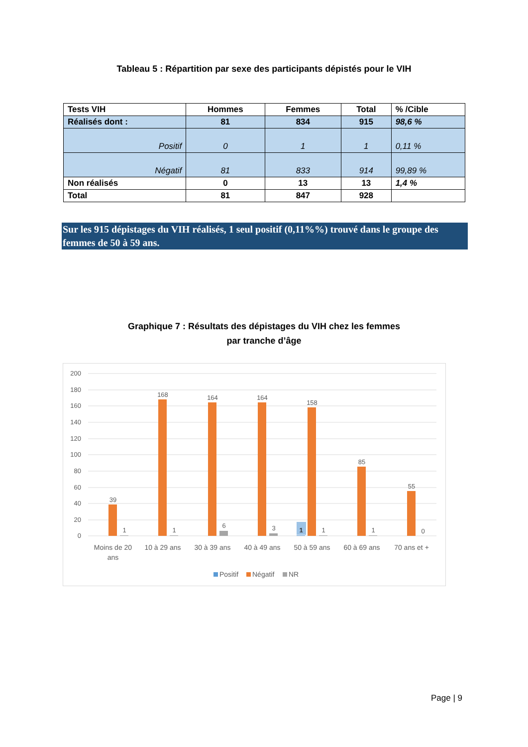Tableau 5 : Répartition par sexe des participants dépistés pour le VIH
| Tests VIH | Hommes | Femmes | Total | % /Cible |
| --- | --- | --- | --- | --- |
| Réalisés dont : | 81 | 834 | 915 | 98,6 % |
| Positif | 0 | 1 | 1 | 0,11 % |
| Négatif | 81 | 833 | 914 | 99,89 % |
| Non réalisés | 0 | 13 | 13 | 1,4 % |
| Total | 81 | 847 | 928 | |
Sur les 915 dépistages du VIH réalisés, 1 seul positif (0,11%%) trouvé dans le groupe des femmes de 50 à 59 ans.
Graphique 7 : Résultats des dépistages du VIH chez les femmes
par tranche d’âge
200
180
160
140
120
100
80
60
40
20
0
39
168
164
164
158
85
55
1
1
6
3
1
1
1
0
Moins de 20
ans
10 à 29 ans
30 à 39 ans
40 à 49 ans
50 à 59 ans
60 à 69 ans
70 ans et +
Positif
Négatif
NR
Page | 9